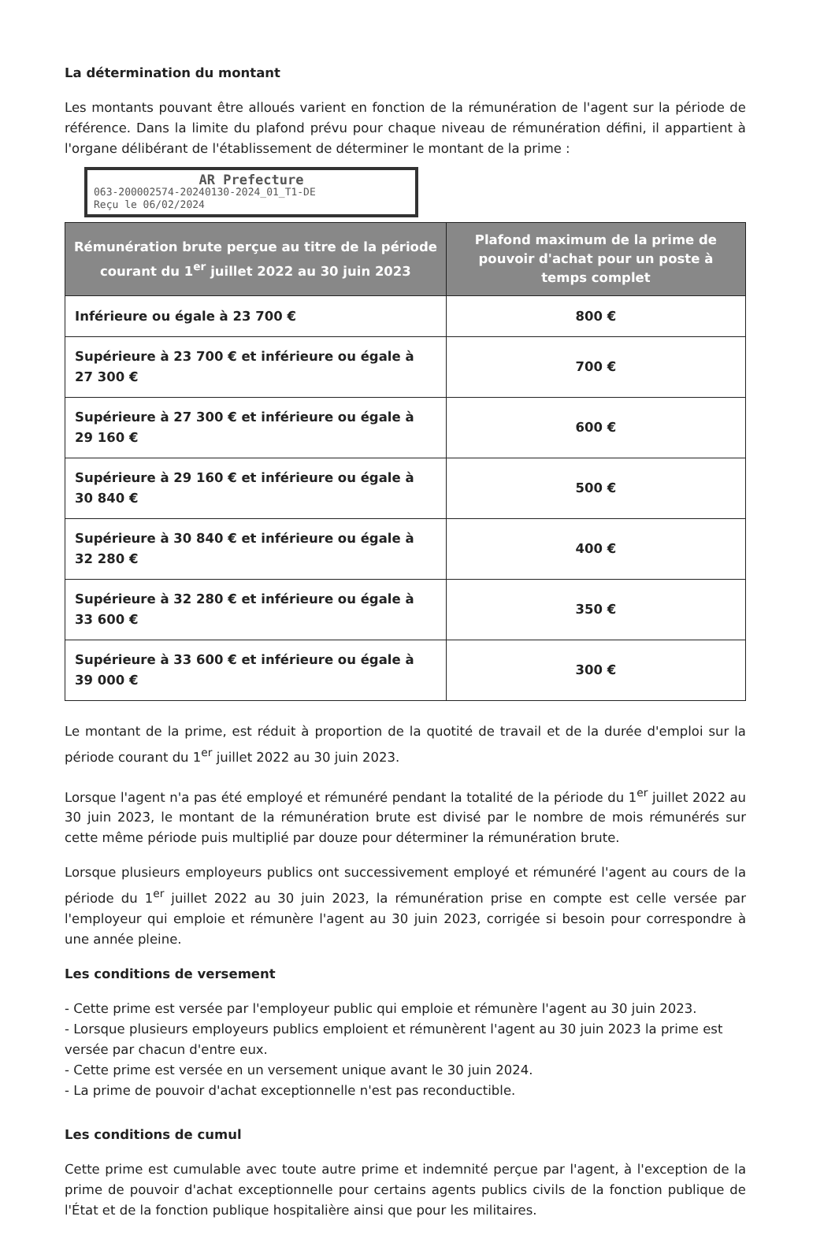La détermination du montant
Les montants pouvant être alloués varient en fonction de la rémunération de l'agent sur la période de référence. Dans la limite du plafond prévu pour chaque niveau de rémunération défini, il appartient à l'organe délibérant de l'établissement de déterminer le montant de la prime :
AR Prefecture
063-200002574-20240130-2024_01_T1-DE
Reçu le 06/02/2024
| Rémunération brute perçue au titre de la période courant du 1<sup>er</sup> juillet 2022 au 30 juin 2023 | Plafond maximum de la prime de pouvoir d'achat pour un poste à temps complet |
| --- | --- |
| Inférieure ou égale à 23 700 € | 800 € |
| Supérieure à 23 700 € et inférieure ou égale à 27 300 € | 700 € |
| Supérieure à 27 300 € et inférieure ou égale à 29 160 € | 600 € |
| Supérieure à 29 160 € et inférieure ou égale à 30 840 € | 500 € |
| Supérieure à 30 840 € et inférieure ou égale à 32 280 € | 400 € |
| Supérieure à 32 280 € et inférieure ou égale à 33 600 € | 350 € |
| Supérieure à 33 600 € et inférieure ou égale à 39 000 € | 300 € |
Le montant de la prime, est réduit à proportion de la quotité de travail et de la durée d'emploi sur la période courant du 1<sup>er</sup> juillet 2022 au 30 juin 2023.
Lorsque l'agent n'a pas été employé et rémunéré pendant la totalité de la période du 1<sup>er</sup> juillet 2022 au 30 juin 2023, le montant de la rémunération brute est divisé par le nombre de mois rémunérés sur cette même période puis multiplié par douze pour déterminer la rémunération brute.
Lorsque plusieurs employeurs publics ont successivement employé et rémunéré l'agent au cours de la période du 1<sup>er</sup> juillet 2022 au 30 juin 2023, la rémunération prise en compte est celle versée par l'employeur qui emploie et rémunère l'agent au 30 juin 2023, corrigée si besoin pour correspondre à une année pleine.
Les conditions de versement
- Cette prime est versée par l'employeur public qui emploie et rémunère l'agent au 30 juin 2023.
- Lorsque plusieurs employeurs publics emploient et rémunèrent l'agent au 30 juin 2023 la prime est versée par chacun d'entre eux.
- Cette prime est versée en un versement unique avant le 30 juin 2024.
- La prime de pouvoir d'achat exceptionnelle n'est pas reconductible.
Les conditions de cumul
Cette prime est cumulable avec toute autre prime et indemnité perçue par l'agent, à l'exception de la prime de pouvoir d'achat exceptionnelle pour certains agents publics civils de la fonction publique de l'État et de la fonction publique hospitalière ainsi que pour les militaires.